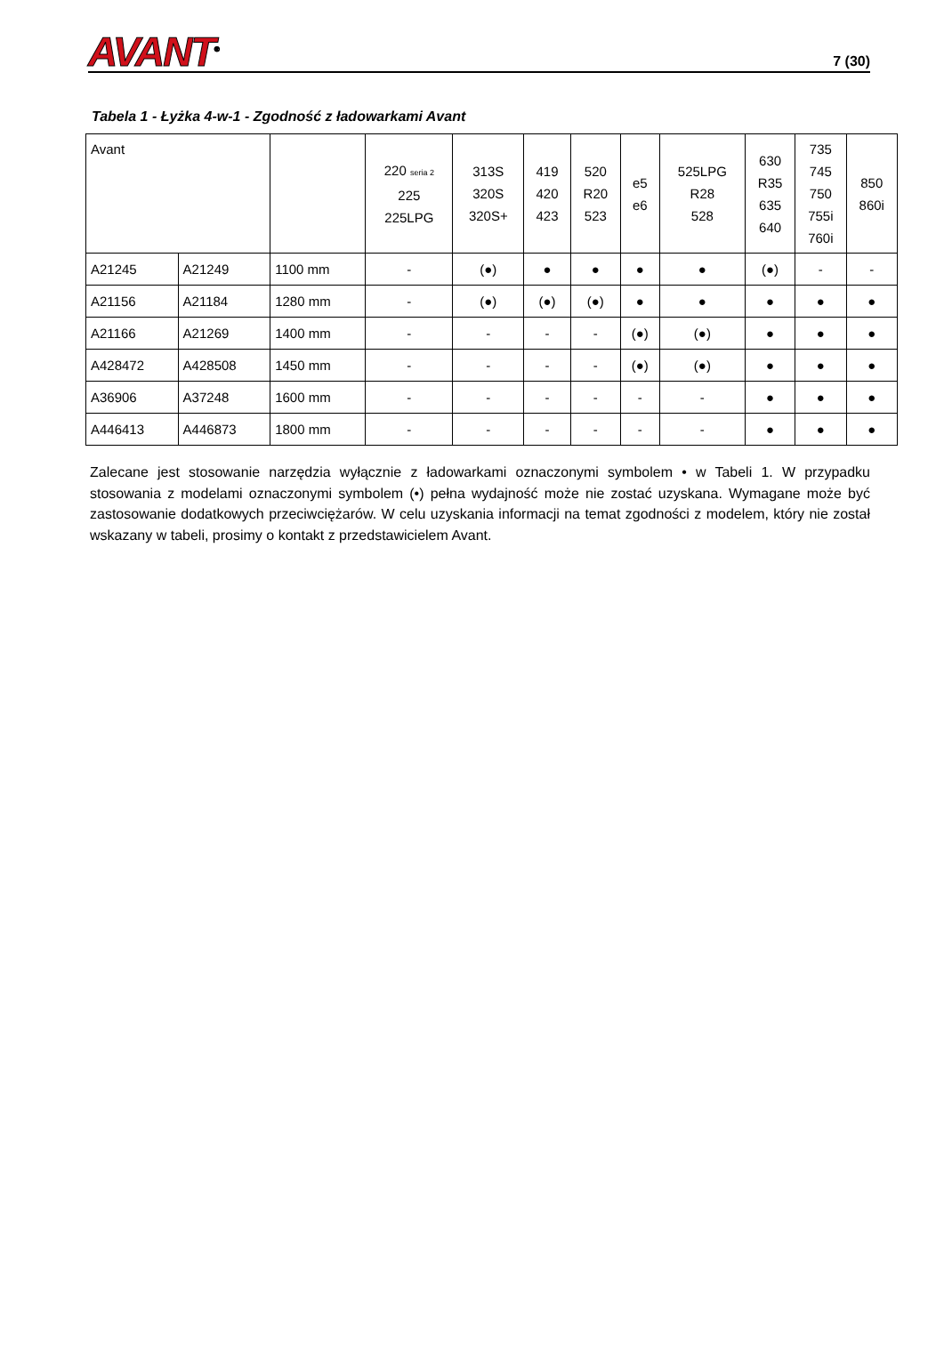AVANT<sup>®</sup>
7 (30)
Tabela 1 - Łyżka 4-w-1 - Zgodność z ładowarkami Avant
| Avant | | | 220 seria 2 225 225LPG | 313S 320S 320S+ | 419 420 423 | 520 R20 523 | e5 e6 | 525LPG R28 528 | 630 R35 635 640 | 735 745 750 755i 760i | 850 860i |
| --- | --- | --- | --- | --- | --- | --- | --- | --- | --- | --- | --- |
| A21245 | A21249 | 1100 mm | - | (●) | ● | ● | ● | ● | (●) | - | - |
| A21156 | A21184 | 1280 mm | - | (●) | (●) | (●) | ● | ● | ● | ● | ● |
| A21166 | A21269 | 1400 mm | - | - | - | - | (●) | (●) | ● | ● | ● |
| A428472 | A428508 | 1450 mm | - | - | - | - | (●) | (●) | ● | ● | ● |
| A36906 | A37248 | 1600 mm | - | - | - | - | - | - | ● | ● | ● |
| A446413 | A446873 | 1800 mm | - | - | - | - | - | - | ● | ● | ● |
Zalecane jest stosowanie narzędzia wyłącznie z ładowarkami oznaczonymi symbolem • w Tabeli 1. W przypadku stosowania z modelami oznaczonymi symbolem (•) pełna wydajność może nie zostać uzyskana. Wymagane może być zastosowanie dodatkowych przeciwciężarów. W celu uzyskania informacji na temat zgodności z modelem, który nie został wskazany w tabeli, prosimy o kontakt z przedstawicielem Avant.